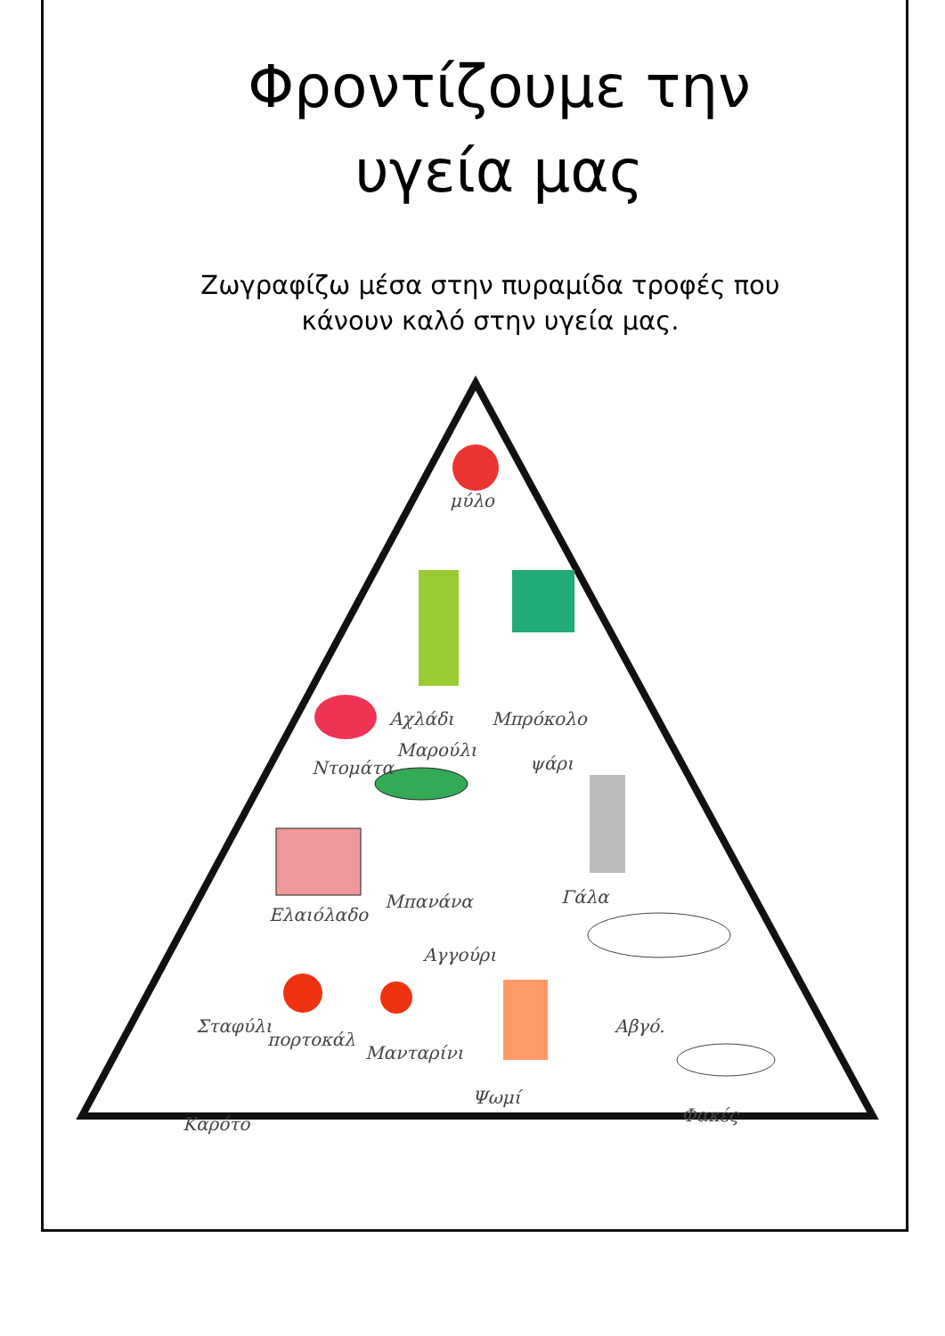Φροντίζουμε την
υγεία μας
Ζωγραφίζω μέσα στην πυραμίδα τροφές που
κάνουν καλό στην υγεία μας.
μύλο
Αχλάδι Μπρόκολο
Ντομάτα
Μαρούλι
ψάρι
Ελαιόλαδο
Μπανάνα Γάλα
Αγγούρι
Σταφύλι
πορτοκάλ
Μανταρίνι
Αβγό.
Ψωμί
Καρότο Φακές